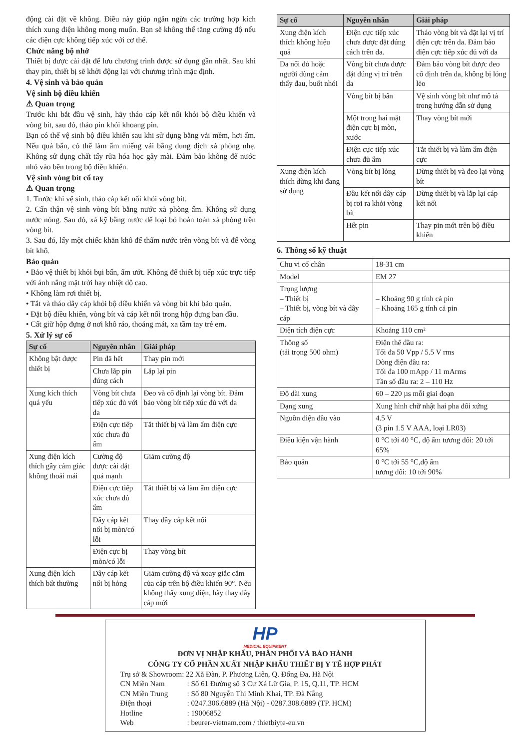động cài đặt về không. Điều này giúp ngăn ngừa các trường hợp kích thích xung điện không mong muốn. Bạn sẽ không thể tăng cường độ nếu các điện cực không tiếp xúc với cơ thể.
Chức năng bộ nhớ
Thiết bị được cài đặt để lưu chương trình được sử dụng gần nhất. Sau khi thay pin, thiết bị sẽ khởi động lại với chương trình mặc định.
4. Vệ sinh và bảo quản
Vệ sinh bộ điều khiển
⚠ Quan trọng
Trước khi bắt đầu vệ sinh, hãy tháo cáp kết nối khỏi bộ điều khiển và vòng bít, sau đó, tháo pin khỏi khoang pin.
Bạn có thể vệ sinh bộ điều khiển sau khi sử dụng bằng vải mềm, hơi ẩm. Nếu quá bẩn, có thể làm ẩm miếng vải bằng dung dịch xà phòng nhẹ. Không sử dụng chất tẩy rửa hóa học gây mài. Đảm bảo không để nước nhỏ vào bên trong bộ điều khiển.
Vệ sinh vòng bít cổ tay
⚠ Quan trọng
1. Trước khi vệ sinh, tháo cáp kết nối khỏi vòng bít.
2. Cẩn thận vệ sinh vòng bít bằng nước xà phòng ấm. Không sử dụng nước nóng. Sau đó, xả kỹ bằng nước để loại bỏ hoàn toàn xà phòng trên vòng bít.
3. Sau đó, lấy một chiếc khăn khô để thấm nước trên vòng bít và để vòng bít khô.
Bảo quản
• Bảo vệ thiết bị khỏi bụi bẩn, ẩm ướt. Không để thiết bị tiếp xúc trực tiếp với ánh nắng mặt trời hay nhiệt độ cao.
• Không làm rơi thiết bị.
• Tắt và tháo dây cáp khỏi bộ điều khiển và vòng bít khi bảo quản.
• Đặt bộ điều khiển, vòng bít và cáp kết nối trong hộp đựng ban đầu.
• Cất giữ hộp đựng ở nơi khô ráo, thoáng mát, xa tầm tay trẻ em.
5. Xử lý sự cố
| Sự cố | Nguyên nhân | Giải pháp |
| --- | --- | --- |
| Không bật được thiết bị | Pin đã hết | Thay pin mới |
| | Chưa lắp pin đúng cách | Lắp lại pin |
| Xung kích thích quá yếu | Vòng bít chưa tiếp xúc đủ với da | Đeo và cố định lại vòng bít. Đảm bảo vòng bít tiếp xúc đủ với da |
| | Điện cực tiếp xúc chưa đủ ẩm | Tắt thiết bị và làm ẩm điện cực |
| Xung điện kích thích gây cảm giác không thoải mái | Cường độ được cài đặt quá mạnh | Giảm cường độ |
| | Điện cực tiếp xúc chưa đủ ẩm | Tắt thiết bị và làm ẩm điện cực |
| | Dây cáp kết nối bị mòn/có lỗi | Thay dây cáp kết nối |
| | Điện cực bị mòn/có lỗi | Thay vòng bít |
| Xung điện kích thích bất thường | Dây cáp kết nối bị hỏng | Giảm cường độ và xoay giắc cắm của cáp trên bộ điều khiển 90°. Nếu không thấy xung điện, hãy thay dây cáp mới |
| Sự cố | Nguyên nhân | Giải pháp |
| --- | --- | --- |
| Xung điện kích thích không hiệu quả | Điện cực tiếp xúc chưa được đặt đúng cách trên da. | Tháo vòng bít và đặt lại vị trí điện cực trên da. Đảm bảo điện cực tiếp xúc đủ với da |
| Da nổi đỏ hoặc người dùng cảm thấy đau, buốt nhói | Vòng bít chưa được đặt đúng vị trí trên da | Đảm bảo vòng bít được đeo cố định trên da, không bị lỏng lẻo |
| | Vòng bít bị bẩn | Vệ sinh vòng bít như mô tả trong hướng dẫn sử dụng |
| | Một trong hai mặt điện cực bị mòn, xước | Thay vòng bít mới |
| | Điện cực tiếp xúc chưa đủ ẩm | Tắt thiết bị và làm ẩm điện cực |
| Xung điện kích thích dừng khi đang sử dụng | Vòng bít bị lỏng | Dừng thiết bị và đeo lại vòng bít |
| | Đầu kết nối dây cáp bị rơi ra khỏi vòng bít | Dừng thiết bị và lắp lại cáp kết nối |
| | Hết pin | Thay pin mới trên bộ điều khiển |
6. Thông số kỹ thuật
| Chu vi cổ chân | 18-31 cm |
| Model | EM 27 |
| Trọng lượng – Thiết bị – Thiết bị, vòng bít và dây cáp | – Khoảng 90 g tính cả pin – Khoảng 165 g tính cả pin |
| Diện tích điện cực | Khoảng 110 cm² |
| Thông số (tải trọng 500 ohm) | Điện thế đầu ra: Tối đa 50 Vpp / 5.5 V rms Dòng điện đầu ra: Tối đa 100 mApp / 11 mArms Tần số đầu ra: 2 – 110 Hz |
| Độ dài xung | 60 – 220 µs mỗi giai đoạn |
| Dạng xung | Xung hình chữ nhật hai pha đối xứng |
| Nguồn điện đầu vào | 4.5 V (3 pin 1.5 V AAA, loại LR03) |
| Điều kiện vận hành | 0 °C tới 40 °C, độ ẩm tương đối: 20 tới 65% |
| Bảo quản | 0 °C tới 55 °C,độ ẩm tương đối: 10 tới 90% |
HP
MEDICAL EQUIPMENT
ĐƠN VỊ NHẬP KHẨU, PHÂN PHỐI VÀ BẢO HÀNH
CÔNG TY CỔ PHẦN XUẤT NHẬP KHẨU THIẾT BỊ Y TẾ HỢP PHÁT
Trụ sở & Showroom: 22 Xã Đàn, P. Phương Liên, Q. Đống Đa, Hà Nội
| CN Miền Nam | : Số 61 Đường số 3 Cư Xá Lữ Gia, P. 15, Q.11, TP. HCM |
| CN Miền Trung | : Số 80 Nguyễn Thị Minh Khai, TP. Đà Nẵng |
| Điện thoại | : 0247.306.6889 (Hà Nội) - 0287.308.6889 (TP. HCM) |
| Hotline | : 19006852 |
| Web | : beurer-vietnam.com / thietbiyte-eu.vn |